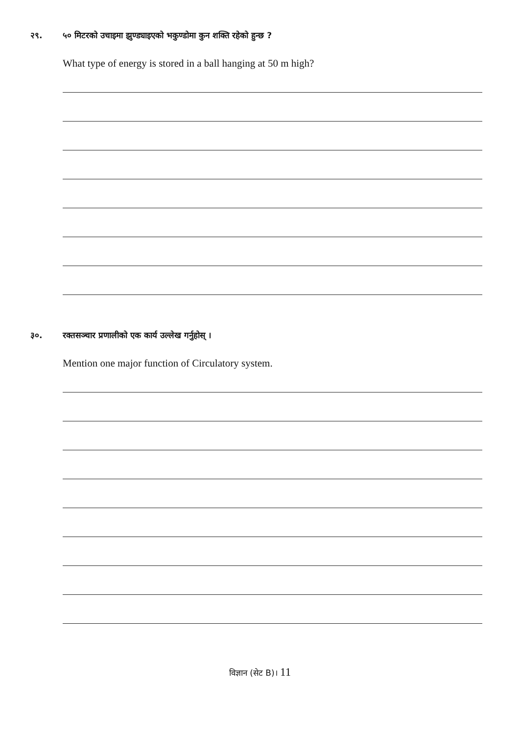२९. ५० मिटरको उचाइमा झुण्ड्याइएको भकुण्डोमा कुन शक्ति रहेको हुन्छ ?
What type of energy is stored in a ball hanging at 50 m high?
३०. रक्तसञ्चार प्रणालीको एक कार्य उल्लेख गर्नुहोस् ।
Mention one major function of Circulatory system.
विज्ञान (सेट B)। 11